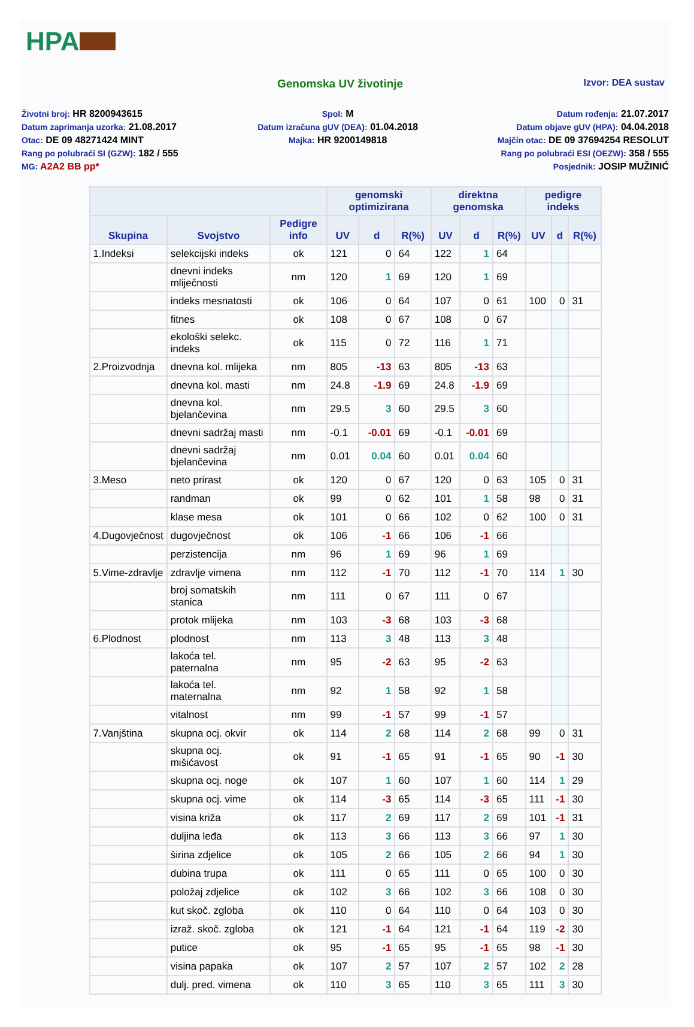HPA
Genomska UV životinje
Izvor: DEA sustav
Životni broj: HR 8200943615
Datum zaprimanja uzorka: 21.08.2017
Otac: DE 09 48271424 MINT
Rang po polubraći SI (GZW): 182 / 555
MG: A2A2 BB pp*
Spol: M
Datum izračuna gUV (DEA): 01.04.2018
Majka: HR 9200149818
Datum rođenja: 21.07.2017
Datum objave gUV (HPA): 04.04.2018
Majčin otac: DE 09 37694254 RESOLUT
Rang po polubraći ESI (OEZW): 358 / 555
Posjednik: JOSIP MUŽINIĆ
| | | | genomski optimizirana | | | direktna genomska | | | pedigre indeks | | |
| --- | --- | --- | --- | --- | --- | --- | --- | --- | --- | --- | --- |
| Skupina | Svojstvo | Pedigre info | UV | d | R(%) | UV | d | R(%) | UV | d | R(%) |
| 1.Indeksi | selekcijski indeks | ok | 121 | 0 | 64 | 122 | 1 | 64 | | | |
| | dnevni indeks mliječnosti | nm | 120 | 1 | 69 | 120 | 1 | 69 | | | |
| | indeks mesnatosti | ok | 106 | 0 | 64 | 107 | 0 | 61 | 100 | 0 | 31 |
| | fitnes | ok | 108 | 0 | 67 | 108 | 0 | 67 | | | |
| | ekološki selekc. indeks | ok | 115 | 0 | 72 | 116 | 1 | 71 | | | |
| 2.Proizvodnja | dnevna kol. mlijeka | nm | 805 | -13 | 63 | 805 | -13 | 63 | | | |
| | dnevna kol. masti | nm | 24.8 | -1.9 | 69 | 24.8 | -1.9 | 69 | | | |
| | dnevna kol. bjelančevina | nm | 29.5 | 3 | 60 | 29.5 | 3 | 60 | | | |
| | dnevni sadržaj masti | nm | -0.1 | -0.01 | 69 | -0.1 | -0.01 | 69 | | | |
| | dnevni sadržaj bjelančevina | nm | 0.01 | 0.04 | 60 | 0.01 | 0.04 | 60 | | | |
| 3.Meso | neto prirast | ok | 120 | 0 | 67 | 120 | 0 | 63 | 105 | 0 | 31 |
| | randman | ok | 99 | 0 | 62 | 101 | 1 | 58 | 98 | 0 | 31 |
| | klase mesa | ok | 101 | 0 | 66 | 102 | 0 | 62 | 100 | 0 | 31 |
| 4.Dugovječnost | dugovječnost | ok | 106 | -1 | 66 | 106 | -1 | 66 | | | |
| | perzistencija | nm | 96 | 1 | 69 | 96 | 1 | 69 | | | |
| 5.Vime-zdravlje | zdravlje vimena | nm | 112 | -1 | 70 | 112 | -1 | 70 | 114 | 1 | 30 |
| | broj somatskih stanica | nm | 111 | 0 | 67 | 111 | 0 | 67 | | | |
| | protok mlijeka | nm | 103 | -3 | 68 | 103 | -3 | 68 | | | |
| 6.Plodnost | plodnost | nm | 113 | 3 | 48 | 113 | 3 | 48 | | | |
| | lakoća tel. paternalna | nm | 95 | -2 | 63 | 95 | -2 | 63 | | | |
| | lakoća tel. maternalna | nm | 92 | 1 | 58 | 92 | 1 | 58 | | | |
| | vitalnost | nm | 99 | -1 | 57 | 99 | -1 | 57 | | | |
| 7.Vanjština | skupna ocj. okvir | ok | 114 | 2 | 68 | 114 | 2 | 68 | 99 | 0 | 31 |
| | skupna ocj. mišićavost | ok | 91 | -1 | 65 | 91 | -1 | 65 | 90 | -1 | 30 |
| | skupna ocj. noge | ok | 107 | 1 | 60 | 107 | 1 | 60 | 114 | 1 | 29 |
| | skupna ocj. vime | ok | 114 | -3 | 65 | 114 | -3 | 65 | 111 | -1 | 30 |
| | visina križa | ok | 117 | 2 | 69 | 117 | 2 | 69 | 101 | -1 | 31 |
| | duljina leđa | ok | 113 | 3 | 66 | 113 | 3 | 66 | 97 | 1 | 30 |
| | širina zdjelice | ok | 105 | 2 | 66 | 105 | 2 | 66 | 94 | 1 | 30 |
| | dubina trupa | ok | 111 | 0 | 65 | 111 | 0 | 65 | 100 | 0 | 30 |
| | položaj zdjelice | ok | 102 | 3 | 66 | 102 | 3 | 66 | 108 | 0 | 30 |
| | kut skoč. zgloba | ok | 110 | 0 | 64 | 110 | 0 | 64 | 103 | 0 | 30 |
| | izraž. skoč. zgloba | ok | 121 | -1 | 64 | 121 | -1 | 64 | 119 | -2 | 30 |
| | putice | ok | 95 | -1 | 65 | 95 | -1 | 65 | 98 | -1 | 30 |
| | visina papaka | ok | 107 | 2 | 57 | 107 | 2 | 57 | 102 | 2 | 28 |
| | dulj. pred. vimena | ok | 110 | 3 | 65 | 110 | 3 | 65 | 111 | 3 | 30 |